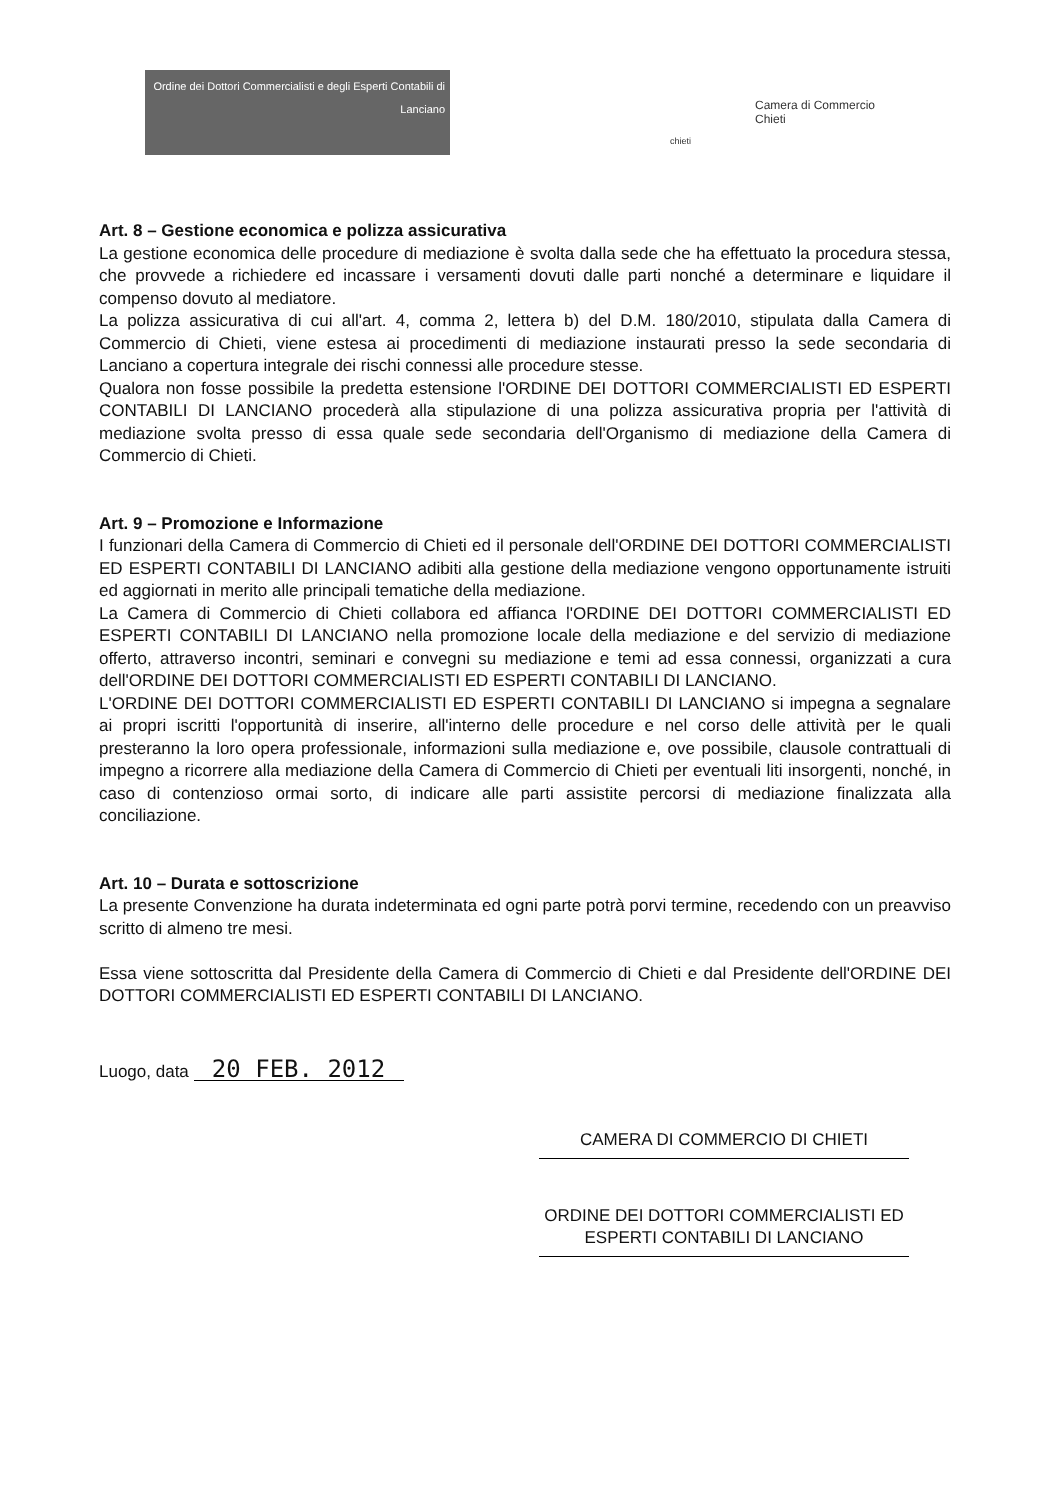Ordine dei Dottori Commercialisti e degli Esperti Contabili di Lanciano
Camera di Commercio
Chieti
chieti
Art. 8 – Gestione economica e polizza assicurativa
La gestione economica delle procedure di mediazione è svolta dalla sede che ha effettuato la procedura stessa, che provvede a richiedere ed incassare i versamenti dovuti dalle parti nonché a determinare e liquidare il compenso dovuto al mediatore.
La polizza assicurativa di cui all'art. 4, comma 2, lettera b) del D.M. 180/2010, stipulata dalla Camera di Commercio di Chieti, viene estesa ai procedimenti di mediazione instaurati presso la sede secondaria di Lanciano a copertura integrale dei rischi connessi alle procedure stesse.
Qualora non fosse possibile la predetta estensione l'ORDINE DEI DOTTORI COMMERCIALISTI ED ESPERTI CONTABILI DI LANCIANO procederà alla stipulazione di una polizza assicurativa propria per l'attività di mediazione svolta presso di essa quale sede secondaria dell'Organismo di mediazione della Camera di Commercio di Chieti.
Art. 9 – Promozione e Informazione
I funzionari della Camera di Commercio di Chieti ed il personale dell'ORDINE DEI DOTTORI COMMERCIALISTI ED ESPERTI CONTABILI DI LANCIANO adibiti alla gestione della mediazione vengono opportunamente istruiti ed aggiornati in merito alle principali tematiche della mediazione.
La Camera di Commercio di Chieti collabora ed affianca l'ORDINE DEI DOTTORI COMMERCIALISTI ED ESPERTI CONTABILI DI LANCIANO nella promozione locale della mediazione e del servizio di mediazione offerto, attraverso incontri, seminari e convegni su mediazione e temi ad essa connessi, organizzati a cura dell'ORDINE DEI DOTTORI COMMERCIALISTI ED ESPERTI CONTABILI DI LANCIANO.
L'ORDINE DEI DOTTORI COMMERCIALISTI ED ESPERTI CONTABILI DI LANCIANO si impegna a segnalare ai propri iscritti l'opportunità di inserire, all'interno delle procedure e nel corso delle attività per le quali presteranno la loro opera professionale, informazioni sulla mediazione e, ove possibile, clausole contrattuali di impegno a ricorrere alla mediazione della Camera di Commercio di Chieti per eventuali liti insorgenti, nonché, in caso di contenzioso ormai sorto, di indicare alle parti assistite percorsi di mediazione finalizzata alla conciliazione.
Art. 10 – Durata e sottoscrizione
La presente Convenzione ha durata indeterminata ed ogni parte potrà porvi termine, recedendo con un preavviso scritto di almeno tre mesi.
Essa viene sottoscritta dal Presidente della Camera di Commercio di Chieti e dal Presidente dell'ORDINE DEI DOTTORI COMMERCIALISTI ED ESPERTI CONTABILI DI LANCIANO.
Luogo, data 20 FEB. 2012
CAMERA DI COMMERCIO DI CHIETI
ORDINE DEI DOTTORI COMMERCIALISTI ED ESPERTI CONTABILI DI LANCIANO